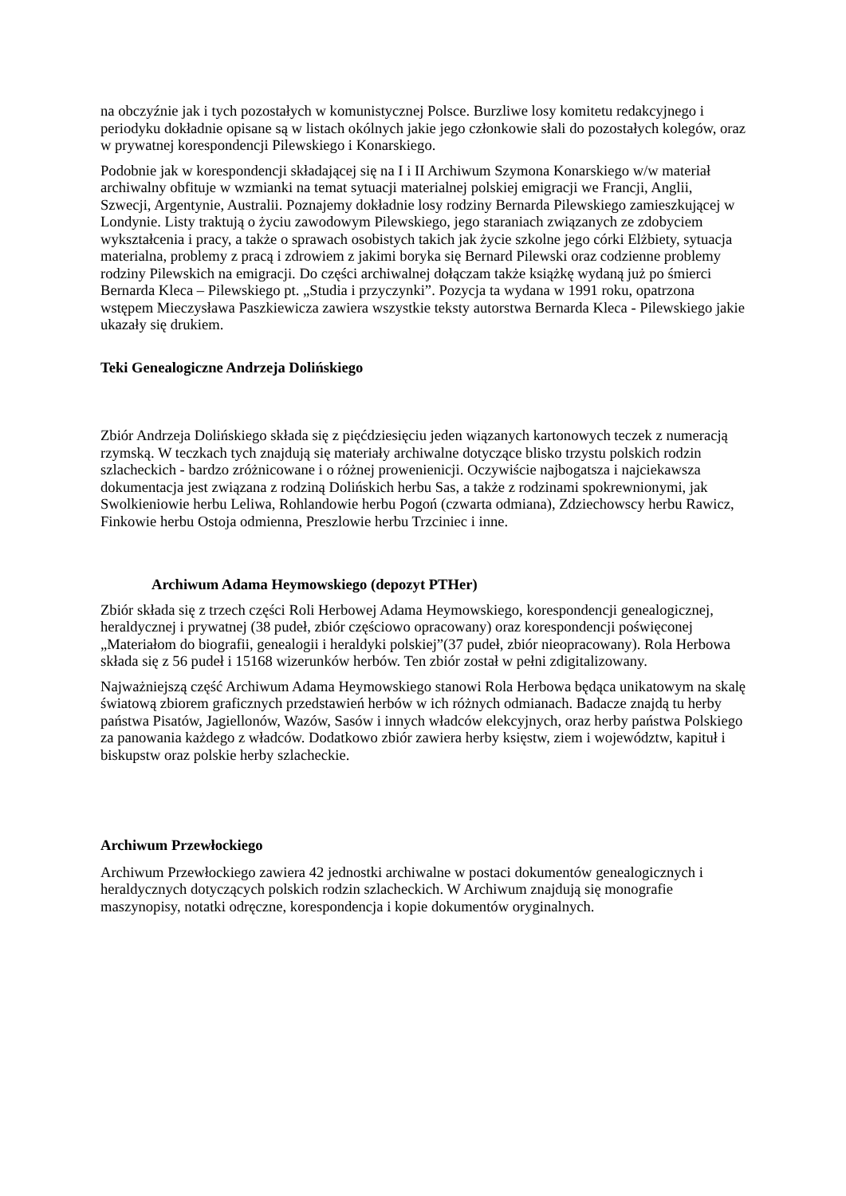na obczyźnie jak i tych pozostałych w komunistycznej Polsce. Burzliwe losy komitetu redakcyjnego i periodyku dokładnie opisane są w listach okólnych jakie jego członkowie słali do pozostałych kolegów, oraz w prywatnej korespondencji Pilewskiego i Konarskiego.
Podobnie jak w korespondencji składającej się na I i II Archiwum Szymona Konarskiego w/w materiał archiwalny obfituje w wzmianki na temat sytuacji materialnej polskiej emigracji we Francji, Anglii, Szwecji, Argentynie, Australii. Poznajemy dokładnie losy rodziny Bernarda Pilewskiego zamieszkującej w Londynie. Listy traktują o życiu zawodowym Pilewskiego, jego staraniach związanych ze zdobyciem wykształcenia i pracy, a także o sprawach osobistych takich jak życie szkolne jego córki Elżbiety, sytuacja materialna, problemy z pracą i zdrowiem z jakimi boryka się Bernard Pilewski oraz codzienne problemy rodziny Pilewskich na emigracji. Do części archiwalnej dołączam także książkę wydaną już po śmierci Bernarda Kleca – Pilewskiego pt. „Studia i przyczynki”. Pozycja ta wydana w 1991 roku, opatrzona wstępem Mieczysława Paszkiewicza zawiera wszystkie teksty autorstwa Bernarda Kleca - Pilewskiego jakie ukazały się drukiem.
Teki Genealogiczne Andrzeja Dolińskiego
Zbiór Andrzeja Dolińskiego składa się z pięćdziesięciu jeden wiązanych kartonowych teczek z numeracją rzymską. W teczkach tych znajdują się materiały archiwalne dotyczące blisko trzystu polskich rodzin szlacheckich - bardzo zróżnicowane i o różnej prowenienicji. Oczywiście najbogatsza i najciekawsza dokumentacja jest związana z rodziną Dolińskich herbu Sas, a także z rodzinami spokrewnionymi, jak Swolkieniowie herbu Leliwa, Rohlandowie herbu Pogoń (czwarta odmiana), Zdziechowscy herbu Rawicz, Finkowie herbu Ostoja odmienna, Preszlowie herbu Trzciniec i inne.
Archiwum Adama Heymowskiego (depozyt PTHer)
Zbiór składa się z trzech części Roli Herbowej Adama Heymowskiego, korespondencji genealogicznej, heraldycznej i prywatnej (38 pudeł, zbiór częściowo opracowany) oraz korespondencji poświęconej „Materiałom do biografii, genealogii i heraldyki polskiej”(37 pudeł, zbiór nieopracowany). Rola Herbowa składa się z 56 pudeł i 15168 wizerunków herbów. Ten zbiór został w pełni zdigitalizowany.
Najważniejszą część Archiwum Adama Heymowskiego stanowi Rola Herbowa będąca unikatowym na skalę światową zbiorem graficznych przedstawień herbów w ich różnych odmianach. Badacze znajdą tu herby państwa Pisatów, Jagiellonów, Wazów, Sasów i innych władców elekcyjnych, oraz herby państwa Polskiego za panowania każdego z władców. Dodatkowo zbiór zawiera herby księstw, ziem i województw, kapituł i biskupstw oraz polskie herby szlacheckie.
Archiwum Przewłockiego
Archiwum Przewłockiego zawiera 42 jednostki archiwalne w postaci dokumentów genealogicznych i heraldycznych dotyczących polskich rodzin szlacheckich. W Archiwum znajdują się monografie maszynopisy, notatki odręczne, korespondencja i kopie dokumentów oryginalnych.